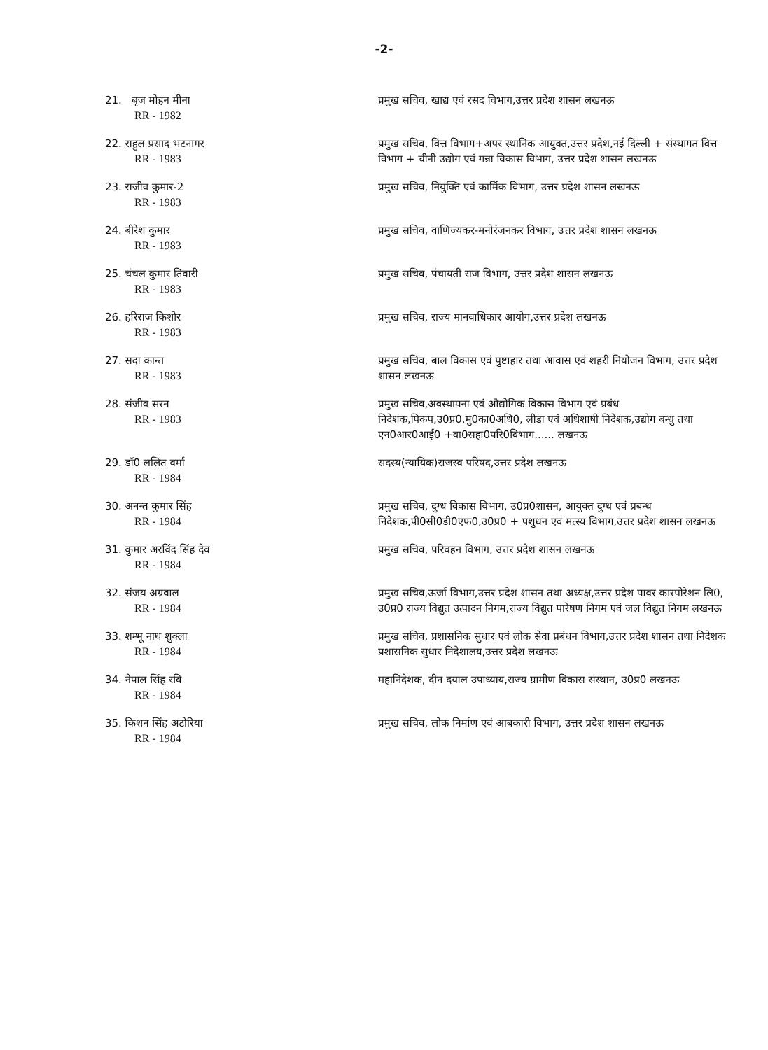-2-
21. बृज मोहन मीना
RR - 1982
प्रमुख सचिव, खाद्य एवं रसद विभाग,उत्तर प्रदेश शासन लखनऊ
22. राहुल प्रसाद भटनागर
RR - 1983
प्रमुख सचिव, वित्त विभाग+अपर स्थानिक आयुक्त,उत्तर प्रदेश,नई दिल्ली + संस्थागत वित्त विभाग + चीनी उद्योग एवं गन्ना विकास विभाग, उत्तर प्रदेश शासन लखनऊ
23. राजीव कुमार-2
RR - 1983
प्रमुख सचिव, नियुक्ति एवं कार्मिक विभाग, उत्तर प्रदेश शासन लखनऊ
24. बीरेश कुमार
RR - 1983
प्रमुख सचिव, वाणिज्यकर-मनोरंजनकर विभाग, उत्तर प्रदेश शासन लखनऊ
25. चंचल कुमार तिवारी
RR - 1983
प्रमुख सचिव, पंचायती राज विभाग, उत्तर प्रदेश शासन लखनऊ
26. हरिराज किशोर
RR - 1983
प्रमुख सचिव, राज्य मानवाधिकार आयोग,उत्तर प्रदेश लखनऊ
27. सदा कान्त
RR - 1983
प्रमुख सचिव, बाल विकास एवं पुष्टाहार तथा आवास एवं शहरी नियोजन विभाग, उत्तर प्रदेश शासन लखनऊ
28. संजीव सरन
RR - 1983
प्रमुख सचिव,अवस्थापना एवं औद्योगिक विकास विभाग एवं प्रबंध निदेशक,पिकप,उ0प्र0,मु0का0अधि0, लीडा एवं अधिशाषी निदेशक,उद्योग बन्धु तथा एन0आर0आई0 +वा0सहा0परि0विभाग...... लखनऊ
29. डॉ0 ललित वर्मा
RR - 1984
सदस्य(न्यायिक)राजस्व परिषद,उत्तर प्रदेश लखनऊ
30. अनन्त कुमार सिंह
RR - 1984
प्रमुख सचिव, दुग्ध विकास विभाग, उ0प्र0शासन, आयुक्त दुग्ध एवं प्रबन्ध निदेशक,पी0सी0डी0एफ0,उ0प्र0 + पशुधन एवं मत्स्य विभाग,उत्तर प्रदेश शासन लखनऊ
31. कुमार अरविंद सिंह देव
RR - 1984
प्रमुख सचिव, परिवहन विभाग, उत्तर प्रदेश शासन लखनऊ
32. संजय अग्रवाल
RR - 1984
प्रमुख सचिव,ऊर्जा विभाग,उत्तर प्रदेश शासन तथा अध्यक्ष,उत्तर प्रदेश पावर कारपोरेशन लि0, उ0प्र0 राज्य विद्युत उत्पादन निगम,राज्य विद्युत पारेषण निगम एवं जल विद्युत निगम लखनऊ
33. शम्भू नाथ शुक्ला
RR - 1984
प्रमुख सचिव, प्रशासनिक सुधार एवं लोक सेवा प्रबंधन विभाग,उत्तर प्रदेश शासन तथा निदेशक प्रशासनिक सुधार निदेशालय,उत्तर प्रदेश लखनऊ
34. नेपाल सिंह रवि
RR - 1984
महानिदेशक, दीन दयाल उपाध्याय,राज्य ग्रामीण विकास संस्थान, उ0प्र0 लखनऊ
35. किशन सिंह अटोरिया
RR - 1984
प्रमुख सचिव, लोक निर्माण एवं आबकारी विभाग, उत्तर प्रदेश शासन लखनऊ